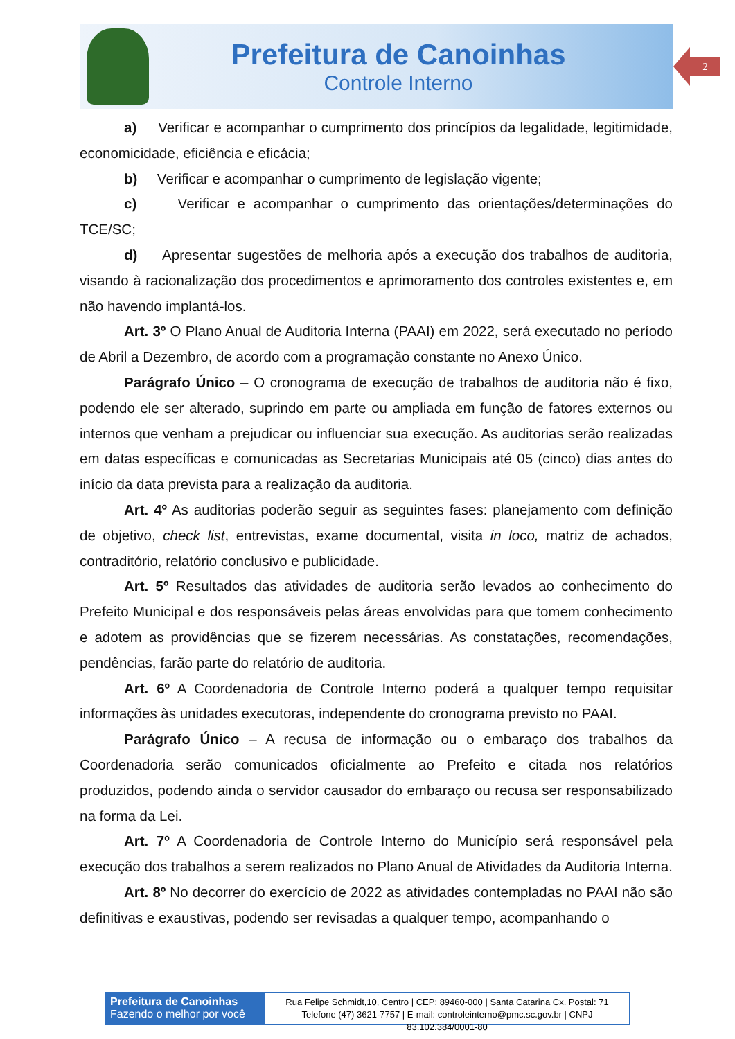Prefeitura de Canoinhas
Controle Interno
2
a) Verificar e acompanhar o cumprimento dos princípios da legalidade, legitimidade, economicidade, eficiência e eficácia;
b) Verificar e acompanhar o cumprimento de legislação vigente;
c) Verificar e acompanhar o cumprimento das orientações/determinações do TCE/SC;
d) Apresentar sugestões de melhoria após a execução dos trabalhos de auditoria, visando à racionalização dos procedimentos e aprimoramento dos controles existentes e, em não havendo implantá-los.
Art. 3º O Plano Anual de Auditoria Interna (PAAI) em 2022, será executado no período de Abril a Dezembro, de acordo com a programação constante no Anexo Único.
Parágrafo Único – O cronograma de execução de trabalhos de auditoria não é fixo, podendo ele ser alterado, suprindo em parte ou ampliada em função de fatores externos ou internos que venham a prejudicar ou influenciar sua execução. As auditorias serão realizadas em datas específicas e comunicadas as Secretarias Municipais até 05 (cinco) dias antes do início da data prevista para a realização da auditoria.
Art. 4º As auditorias poderão seguir as seguintes fases: planejamento com definição de objetivo, check list, entrevistas, exame documental, visita in loco, matriz de achados, contraditório, relatório conclusivo e publicidade.
Art. 5º Resultados das atividades de auditoria serão levados ao conhecimento do Prefeito Municipal e dos responsáveis pelas áreas envolvidas para que tomem conhecimento e adotem as providências que se fizerem necessárias. As constatações, recomendações, pendências, farão parte do relatório de auditoria.
Art. 6º A Coordenadoria de Controle Interno poderá a qualquer tempo requisitar informações às unidades executoras, independente do cronograma previsto no PAAI.
Parágrafo Único – A recusa de informação ou o embaraço dos trabalhos da Coordenadoria serão comunicados oficialmente ao Prefeito e citada nos relatórios produzidos, podendo ainda o servidor causador do embaraço ou recusa ser responsabilizado na forma da Lei.
Art. 7º A Coordenadoria de Controle Interno do Município será responsável pela execução dos trabalhos a serem realizados no Plano Anual de Atividades da Auditoria Interna.
Art. 8º No decorrer do exercício de 2022 as atividades contempladas no PAAI não são definitivas e exaustivas, podendo ser revisadas a qualquer tempo, acompanhando o
Prefeitura de Canoinhas
Fazendo o melhor por você
Rua Felipe Schmidt,10, Centro | CEP: 89460-000 | Santa Catarina Cx. Postal: 71
Telefone (47) 3621-7757 | E-mail: controleinterno@pmc.sc.gov.br | CNPJ 83.102.384/0001-80